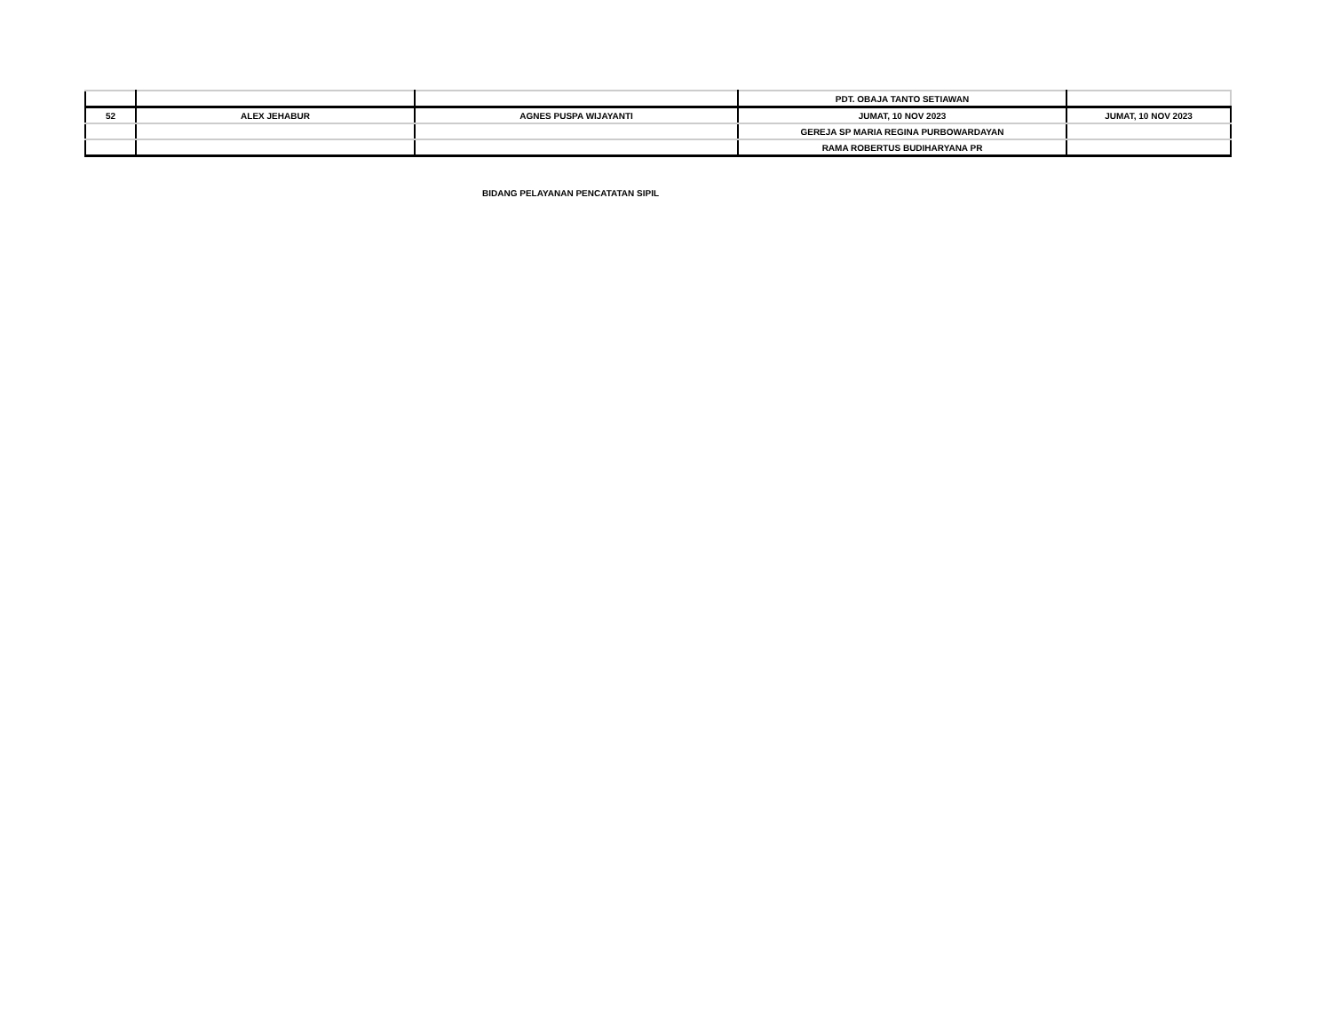| | | | PDT. OBAJA TANTO SETIAWAN | |
| 52 | ALEX JEHABUR | AGNES PUSPA WIJAYANTI | JUMAT, 10 NOV 2023 | JUMAT, 10 NOV 2023 |
| | | | GEREJA SP MARIA REGINA PURBOWARDAYAN | |
| | | | RAMA ROBERTUS BUDIHARYANA PR | |
BIDANG PELAYANAN PENCATATAN SIPIL